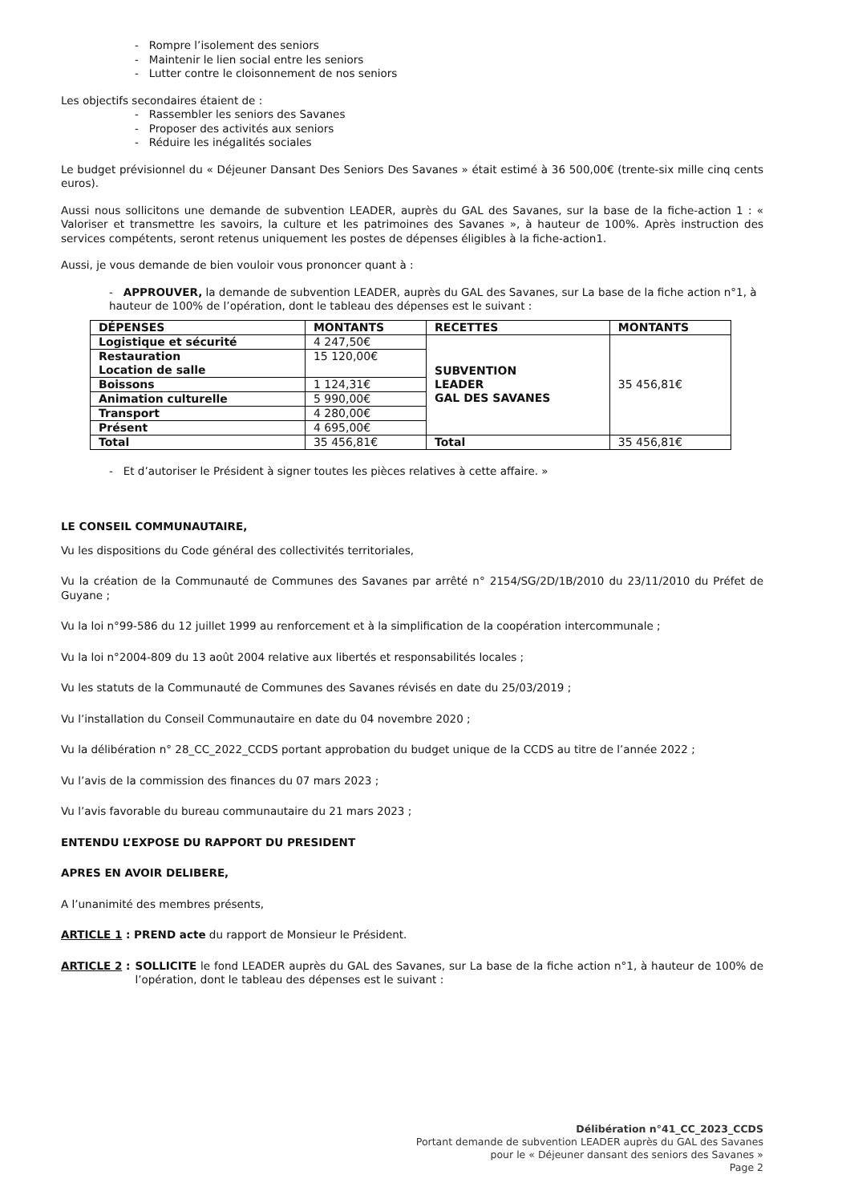- Rompre l’isolement des seniors
- Maintenir le lien social entre les seniors
- Lutter contre le cloisonnement de nos seniors
Les objectifs secondaires étaient de :
- Rassembler les seniors des Savanes
- Proposer des activités aux seniors
- Réduire les inégalités sociales
Le budget prévisionnel du « Déjeuner Dansant Des Seniors Des Savanes » était estimé à 36 500,00€ (trente-six mille cinq cents euros).
Aussi nous sollicitons une demande de subvention LEADER, auprès du GAL des Savanes, sur la base de la fiche-action 1 : « Valoriser et transmettre les savoirs, la culture et les patrimoines des Savanes », à hauteur de 100%. Après instruction des services compétents, seront retenus uniquement les postes de dépenses éligibles à la fiche-action1.
Aussi, je vous demande de bien vouloir vous prononcer quant à :
- APPROUVER, la demande de subvention LEADER, auprès du GAL des Savanes, sur La base de la fiche action n°1, à hauteur de 100% de l’opération, dont le tableau des dépenses est le suivant :
| DÉPENSES | MONTANTS | RECETTES | MONTANTS |
| --- | --- | --- | --- |
| Logistique et sécurité | 4 247,50€ | SUBVENTION LEADER GAL DES SAVANES | 35 456,81€ |
| Restauration Location de salle | 15 120,00€ | | |
| Boissons | 1 124,31€ | | |
| Animation culturelle | 5 990,00€ | | |
| Transport | 4 280,00€ | | |
| Présent | 4 695,00€ | | |
| Total | 35 456,81€ | Total | 35 456,81€ |
- Et d’autoriser le Président à signer toutes les pièces relatives à cette affaire. »
LE CONSEIL COMMUNAUTAIRE,
Vu les dispositions du Code général des collectivités territoriales,
Vu la création de la Communauté de Communes des Savanes par arrêté n° 2154/SG/2D/1B/2010 du 23/11/2010 du Préfet de Guyane ;
Vu la loi n°99-586 du 12 juillet 1999 au renforcement et à la simplification de la coopération intercommunale ;
Vu la loi n°2004-809 du 13 août 2004 relative aux libertés et responsabilités locales ;
Vu les statuts de la Communauté de Communes des Savanes révisés en date du 25/03/2019 ;
Vu l’installation du Conseil Communautaire en date du 04 novembre 2020 ;
Vu la délibération n° 28_CC_2022_CCDS portant approbation du budget unique de la CCDS au titre de l’année 2022 ;
Vu l’avis de la commission des finances du 07 mars 2023 ;
Vu l’avis favorable du bureau communautaire du 21 mars 2023 ;
ENTENDU L’EXPOSE DU RAPPORT DU PRESIDENT
APRES EN AVOIR DELIBERE,
A l’unanimité des membres présents,
ARTICLE 1 : PREND acte du rapport de Monsieur le Président.
ARTICLE 2 : SOLLICITE le fond LEADER auprès du GAL des Savanes, sur La base de la fiche action n°1, à hauteur de 100% de l’opération, dont le tableau des dépenses est le suivant :
Délibération n°41_CC_2023_CCDS
Portant demande de subvention LEADER auprès du GAL des Savanes
pour le « Déjeuner dansant des seniors des Savanes »
Page 2